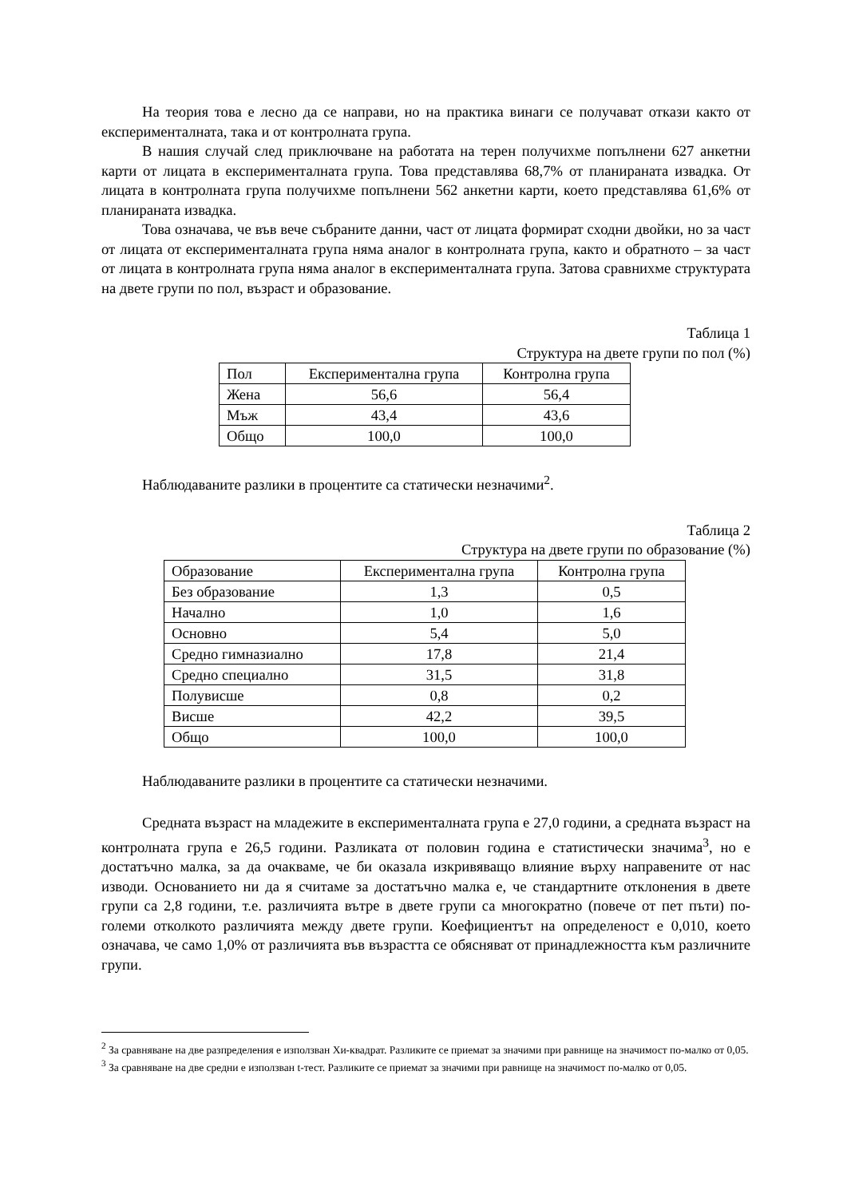На теория това е лесно да се направи, но на практика винаги се получават откази както от експерименталната, така и от контролната група.
В нашия случай след приключване на работата на терен получихме попълнени 627 анкетни карти от лицата в експерименталната група. Това представлява 68,7% от планираната извадка. От лицата в контролната група получихме попълнени 562 анкетни карти, което представлява 61,6% от планираната извадка.
Това означава, че във вече събраните данни, част от лицата формират сходни двойки, но за част от лицата от експерименталната група няма аналог в контролната група, както и обратното – за част от лицата в контролната група няма аналог в експерименталната група. Затова сравнихме структурата на двете групи по пол, възраст и образование.
Таблица 1
Структура на двете групи по пол (%)
| Пол | Експериментална група | Контролна група |
| Жена | 56,6 | 56,4 |
| Мъж | 43,4 | 43,6 |
| Общо | 100,0 | 100,0 |
Наблюдаваните разлики в процентите са статически незначими<sup>2</sup>.
Таблица 2
Структура на двете групи по образование (%)
| Образование | Експериментална група | Контролна група |
| Без образование | 1,3 | 0,5 |
| Начално | 1,0 | 1,6 |
| Основно | 5,4 | 5,0 |
| Средно гимназиално | 17,8 | 21,4 |
| Средно специално | 31,5 | 31,8 |
| Полувисше | 0,8 | 0,2 |
| Висше | 42,2 | 39,5 |
| Общо | 100,0 | 100,0 |
Наблюдаваните разлики в процентите са статически незначими.
Средната възраст на младежите в експерименталната група е 27,0 години, а средната възраст на контролната група е 26,5 години. Разликата от половин година е статистически значима<sup>3</sup>, но е достатъчно малка, за да очакваме, че би оказала изкривяващо влияние върху направените от нас изводи. Основанието ни да я считаме за достатъчно малка е, че стандартните отклонения в двете групи са 2,8 години, т.е. различията вътре в двете групи са многократно (повече от пет пъти) по-големи отколкото различията между двете групи. Коефициентът на определеност е 0,010, което означава, че само 1,0% от различията във възрастта се обясняват от принадлежността към различните групи.
<sup>2</sup> За сравняване на две разпределения е използван Хи-квадрат. Разликите се приемат за значими при равнище на значимост по-малко от 0,05.
<sup>3</sup> За сравняване на две средни е използван t-тест. Разликите се приемат за значими при равнище на значимост по-малко от 0,05.